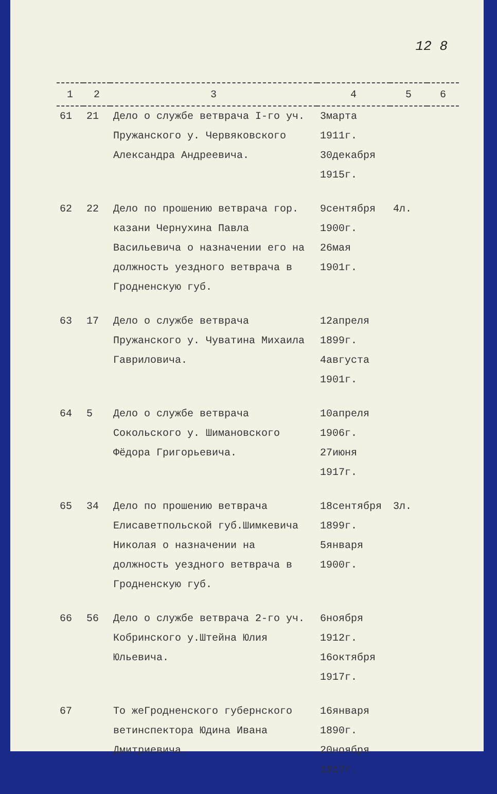12 8
| 1 | 2 | 3 | 4 | 5 | 6 |
| --- | --- | --- | --- | --- | --- |
| 61 | 21 | Дело о службе ветврача I-го уч. Пружанского у. Червяковского Александра Андреевича. | 3марта 1911г. 30декабря 1915г. | | |
| 62 | 22 | Дело по прошению ветврача гор. казани Чернухина Павла Васильевича о назначении его на должность уездного ветврача в Гродненскую губ. | 9сентября 1900г. 26мая 1901г. | 4л. | |
| 63 | 17 | Дело о службе ветврача Пружанского у. Чуватина Михаила Гавриловича. | 12апреля 1899г. 4августа 1901г. | | |
| 64 | 5 | Дело о службе ветврача Сокольского у. Шимановского Фёдора Григорьевича. | 10апреля 1906г. 27июня 1917г. | | |
| 65 | 34 | Дело по прошению ветврача Елисаветпольской губ.Шимкевича Николая о назначении на должность уездного ветврача в Гродненскую губ. | 18сентября 1899г. 5января 1900г. | 3л. | |
| 66 | 56 | Дело о службе ветврача 2-го уч. Кобринского у.Штейна Юлия Юльевича. | 6ноября 1912г. 16октября 1917г. | | |
| 67 | | То жеГродненского губернского ветинспектора Юдина Ивана Дмитриевича. | 16января 1890г. 20ноября 1917г. | | |